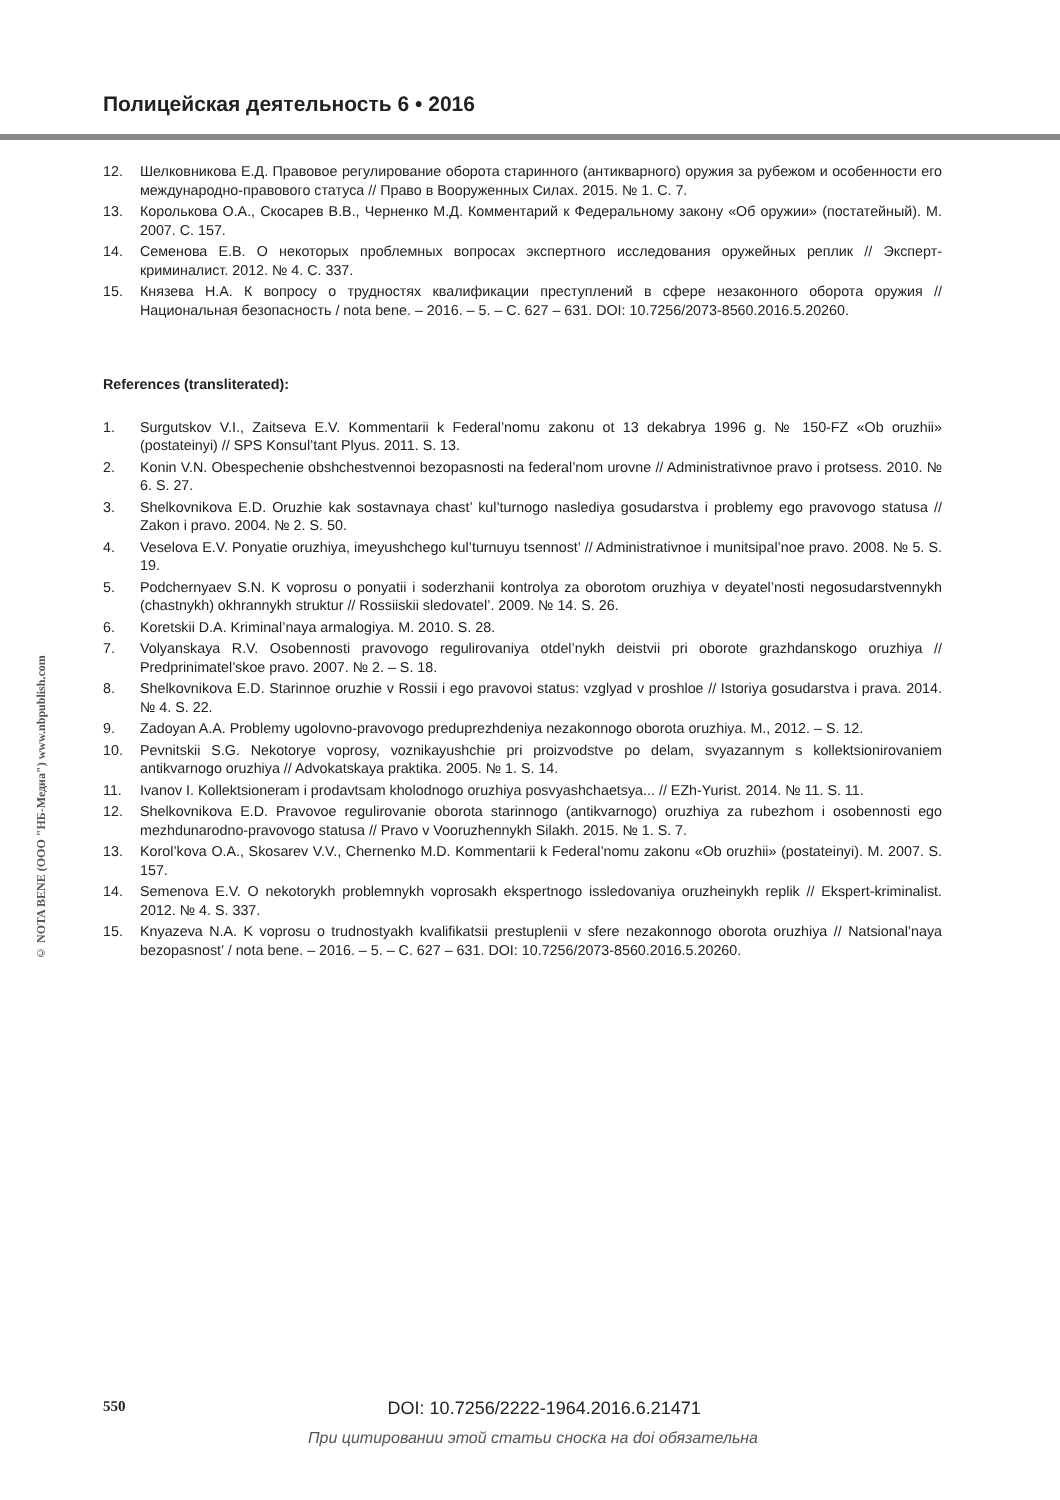Полицейская деятельность 6 • 2016
© NOTA BENE (ООО "НБ-Медиа") www.nbpublish.com
12. Шелковникова Е.Д. Правовое регулирование оборота старинного (антикварного) оружия за рубежом и особенности его международно-правового статуса // Право в Вооруженных Силах. 2015. № 1. С. 7.
13. Королькова О.А., Скосарев В.В., Черненко М.Д. Комментарий к Федеральному закону «Об оружии» (постатейный). М. 2007. С. 157.
14. Семенова Е.В. О некоторых проблемных вопросах экспертного исследования оружейных реплик // Эксперт-криминалист. 2012. № 4. С. 337.
15. Князева Н.А. К вопросу о трудностях квалификации преступлений в сфере незаконного оборота оружия // Национальная безопасность / nota bene. – 2016. – 5. – С. 627 – 631. DOI: 10.7256/2073-8560.2016.5.20260.
References (transliterated):
1. Surgutskov V.I., Zaitseva E.V. Kommentarii k Federal’nomu zakonu ot 13 dekabrya 1996 g. № 150-FZ «Ob oruzhii» (postateinyi) // SPS Konsul’tant Plyus. 2011. S. 13.
2. Konin V.N. Obespechenie obshchestvennoi bezopasnosti na federal’nom urovne // Administrativnoe pravo i protsess. 2010. № 6. S. 27.
3. Shelkovnikova E.D. Oruzhie kak sostavnaya chast’ kul’turnogo naslediya gosudarstva i problemy ego pravovogo statusa // Zakon i pravo. 2004. № 2. S. 50.
4. Veselova E.V. Ponyatie oruzhiya, imeyushchego kul’turnuyu tsennost’ // Administrativnoe i munitsipal’noe pravo. 2008. № 5. S. 19.
5. Podchernyaev S.N. K voprosu o ponyatii i soderzhanii kontrolya za oborotom oruzhiya v deyatel’nosti negosudarstvennykh (chastnykh) okhrannykh struktur // Rossiiskii sledovatel’. 2009. № 14. S. 26.
6. Koretskii D.A. Kriminal’naya armalogiya. M. 2010. S. 28.
7. Volyanskaya R.V. Osobennosti pravovogo regulirovaniya otdel’nykh deistvii pri oborote grazhdanskogo oruzhiya // Predprinimatel’skoe pravo. 2007. № 2. – S. 18.
8. Shelkovnikova E.D. Starinnoe oruzhie v Rossii i ego pravovoi status: vzglyad v proshloe // Istoriya gosudarstva i prava. 2014. № 4. S. 22.
9. Zadoyan A.A. Problemy ugolovno-pravovogo preduprezhdeniya nezakonnogo oborota oruzhiya. M., 2012. – S. 12.
10. Pevnitskii S.G. Nekotorye voprosy, voznikayushchie pri proizvodstve po delam, svyazannym s kollektsionirovaniem antikvarnogo oruzhiya // Advokatskaya praktika. 2005. № 1. S. 14.
11. Ivanov I. Kollektsioneram i prodavtsam kholodnogo oruzhiya posvyashchaetsya... // EZh-Yurist. 2014. № 11. S. 11.
12. Shelkovnikova E.D. Pravovoe regulirovanie oborota starinnogo (antikvarnogo) oruzhiya za rubezhom i osobennosti ego mezhdunarodno-pravovogo statusa // Pravo v Vooruzhennykh Silakh. 2015. № 1. S. 7.
13. Korol’kova O.A., Skosarev V.V., Chernenko M.D. Kommentarii k Federal’nomu zakonu «Ob oruzhii» (postateinyi). M. 2007. S. 157.
14. Semenova E.V. O nekotorykh problemnykh voprosakh ekspertnogo issledovaniya oruzheinykh replik // Ekspert-kriminalist. 2012. № 4. S. 337.
15. Knyazeva N.A. K voprosu o trudnostyakh kvalifikatsii prestuplenii v sfere nezakonnogo oborota oruzhiya // Natsional’naya bezopasnost’ / nota bene. – 2016. – 5. – C. 627 – 631. DOI: 10.7256/2073-8560.2016.5.20260.
550
DOI: 10.7256/2222-1964.2016.6.21471
При цитировании этой статьи сноска на doi обязательна